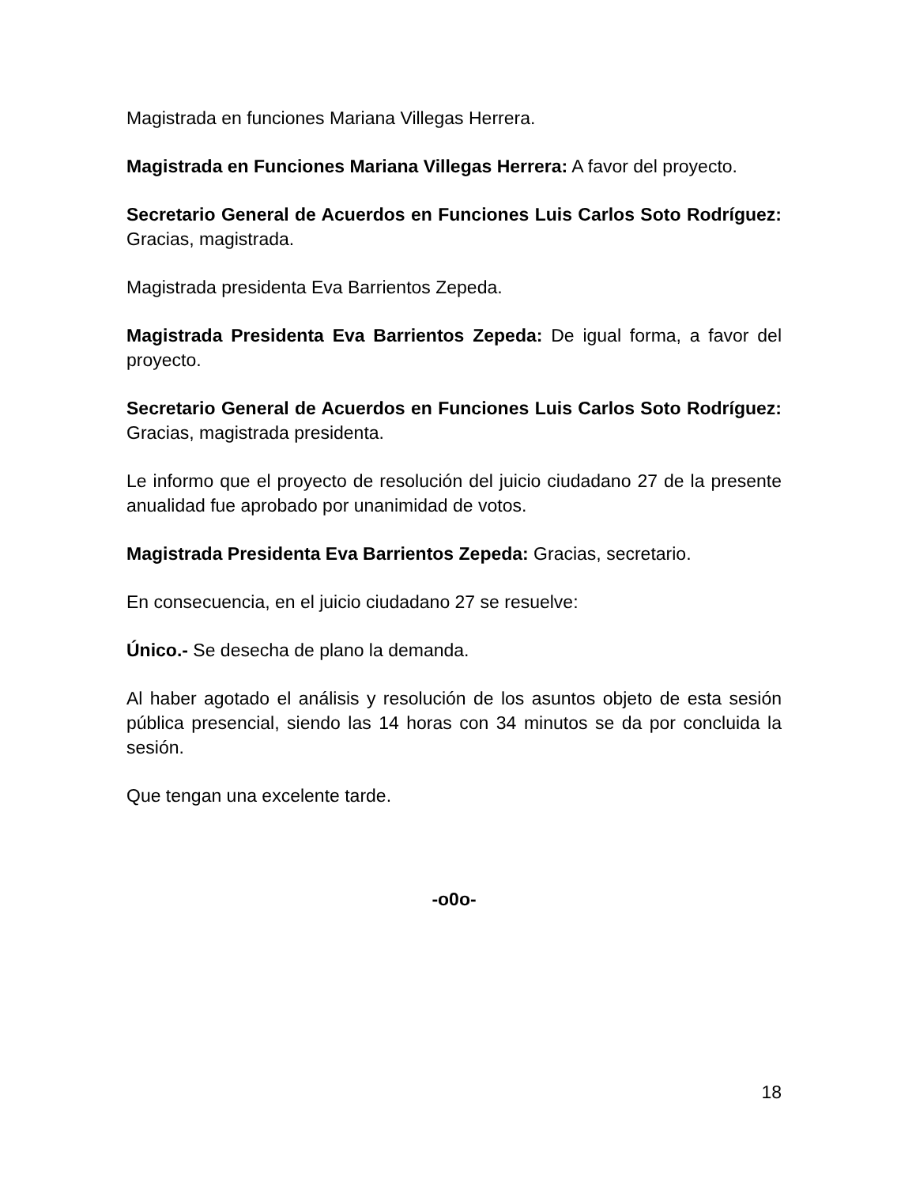Magistrada en funciones Mariana Villegas Herrera.
Magistrada en Funciones Mariana Villegas Herrera: A favor del proyecto.
Secretario General de Acuerdos en Funciones Luis Carlos Soto Rodríguez: Gracias, magistrada.
Magistrada presidenta Eva Barrientos Zepeda.
Magistrada Presidenta Eva Barrientos Zepeda: De igual forma, a favor del proyecto.
Secretario General de Acuerdos en Funciones Luis Carlos Soto Rodríguez: Gracias, magistrada presidenta.
Le informo que el proyecto de resolución del juicio ciudadano 27 de la presente anualidad fue aprobado por unanimidad de votos.
Magistrada Presidenta Eva Barrientos Zepeda: Gracias, secretario.
En consecuencia, en el juicio ciudadano 27 se resuelve:
Único.- Se desecha de plano la demanda.
Al haber agotado el análisis y resolución de los asuntos objeto de esta sesión pública presencial, siendo las 14 horas con 34 minutos se da por concluida la sesión.
Que tengan una excelente tarde.
-o0o-
18